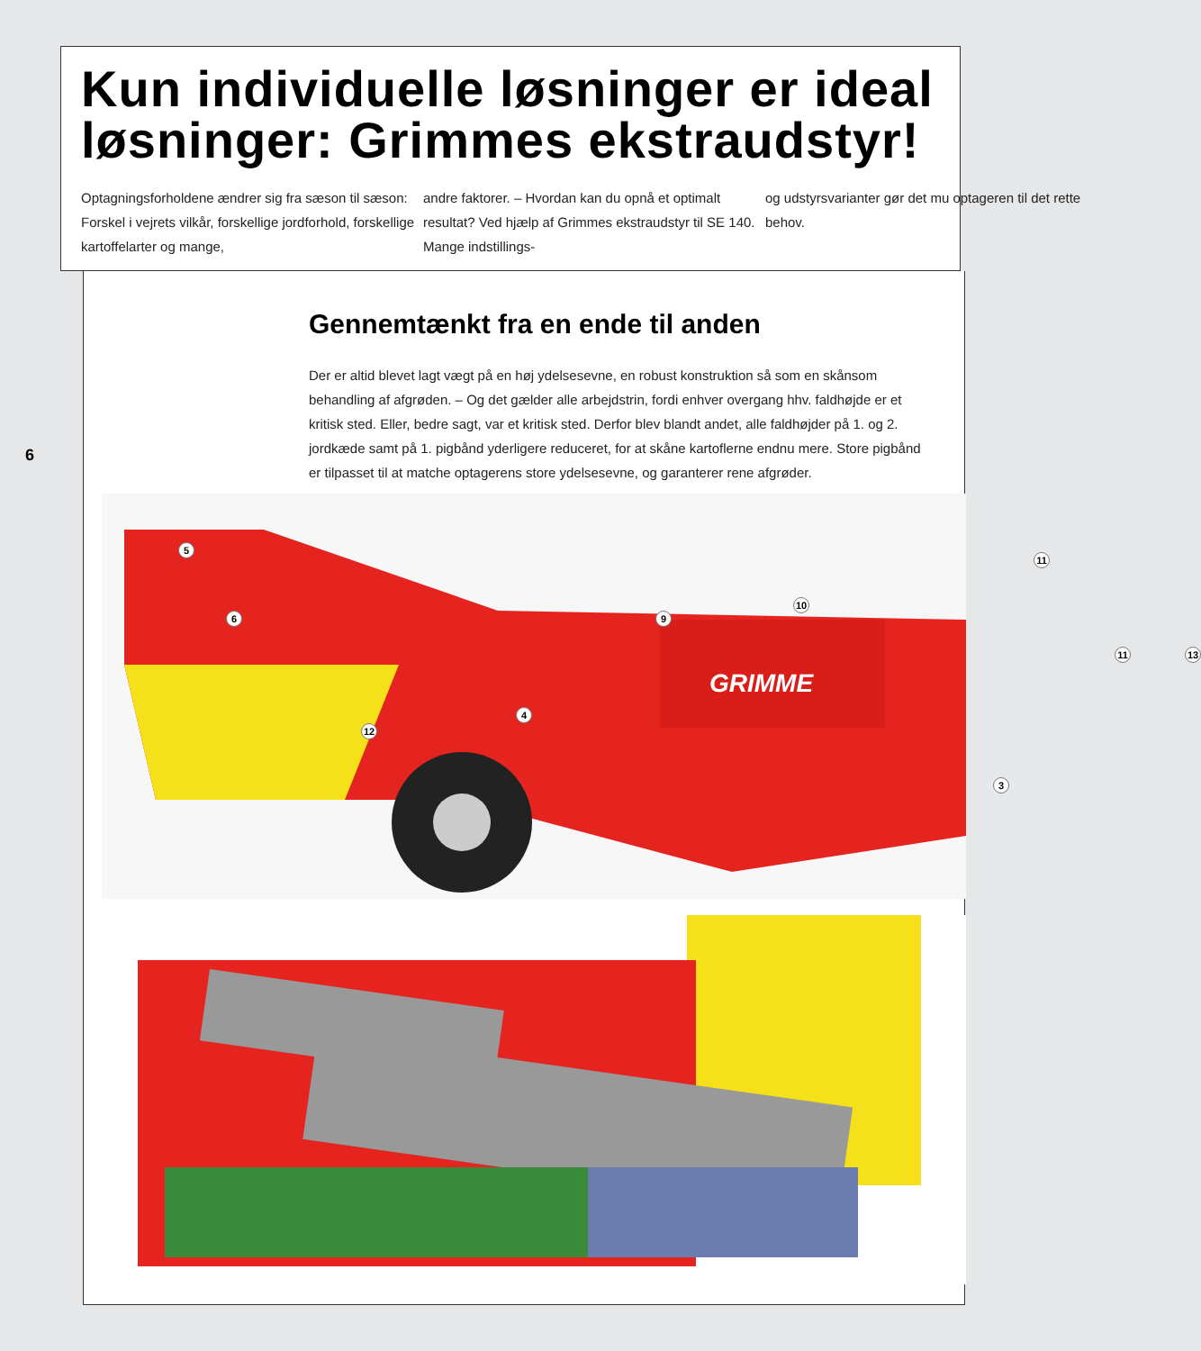Kun individuelle løsninger er ideal
løsninger: Grimmes ekstraudstyr!
Optagningsforholdene ændrer sig fra sæson til sæson: Forskel i vejrets vilkår, forskellige jordforhold, forskellige kartoffelarter og mange,
andre faktorer. – Hvordan kan du opnå et optimalt resultat? Ved hjælp af Grimmes ekstraudstyr til SE 140. Mange indstillings-
og udstyrsvarianter gør det mu optageren til det rette behov.
6
Gennemtænkt fra en ende til anden
Der er altid blevet lagt vægt på en høj ydelsesevne, en robust konstruktion så som en skånsom behandling af afgrøden. – Og det gælder alle arbejdstrin, fordi enhver overgang hhv. faldhøjde er et kritisk sted. Eller, bedre sagt, var et kritisk sted. Derfor blev blandt andet, alle faldhøjder på 1. og 2. jordkæde samt på 1. pigbånd yderligere reduceret, for at skåne kartoflerne endnu mere. Store pigbånd er tilpasset til at matche optagerens store ydelsesevne, og garanterer rene afgrøder.
5
6
12
4
9
10
11
11 13
3
GRIMME